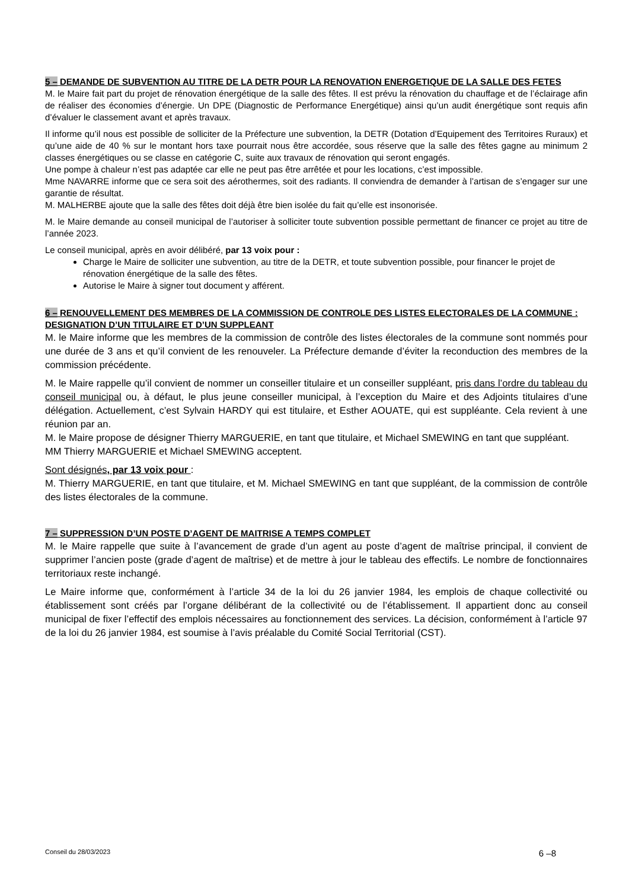5 – DEMANDE DE SUBVENTION AU TITRE DE LA DETR POUR LA RENOVATION ENERGETIQUE DE LA SALLE DES FETES
M. le Maire fait part du projet de rénovation énergétique de la salle des fêtes. Il est prévu la rénovation du chauffage et de l’éclairage afin de réaliser des économies d’énergie. Un DPE (Diagnostic de Performance Energétique) ainsi qu’un audit énergétique sont requis afin d’évaluer le classement avant et après travaux.
Il informe qu’il nous est possible de solliciter de la Préfecture une subvention, la DETR (Dotation d’Equipement des Territoires Ruraux) et qu’une aide de 40 % sur le montant hors taxe pourrait nous être accordée, sous réserve que la salle des fêtes gagne au minimum 2 classes énergétiques ou se classe en catégorie C, suite aux travaux de rénovation qui seront engagés.
Une pompe à chaleur n’est pas adaptée car elle ne peut pas être arrêtée et pour les locations, c’est impossible.
Mme NAVARRE informe que ce sera soit des aérothermes, soit des radiants. Il conviendra de demander à l’artisan de s’engager sur une garantie de résultat.
M. MALHERBE ajoute que la salle des fêtes doit déjà être bien isolée du fait qu’elle est insonorisée.
M. le Maire demande au conseil municipal de l’autoriser à solliciter toute subvention possible permettant de financer ce projet au titre de l’année 2023.
Le conseil municipal, après en avoir délibéré, par 13 voix pour :
Charge le Maire de solliciter une subvention, au titre de la DETR, et toute subvention possible, pour financer le projet de rénovation énergétique de la salle des fêtes.
Autorise le Maire à signer tout document y afférent.
6 – RENOUVELLEMENT DES MEMBRES DE LA COMMISSION DE CONTROLE DES LISTES ELECTORALES DE LA COMMUNE : DESIGNATION D’UN TITULAIRE ET D’UN SUPPLEANT
M. le Maire informe que les membres de la commission de contrôle des listes électorales de la commune sont nommés pour une durée de 3 ans et qu’il convient de les renouveler. La Préfecture demande d’éviter la reconduction des membres de la commission précédente.
M. le Maire rappelle qu’il convient de nommer un conseiller titulaire et un conseiller suppléant, pris dans l’ordre du tableau du conseil municipal ou, à défaut, le plus jeune conseiller municipal, à l’exception du Maire et des Adjoints titulaires d’une délégation. Actuellement, c’est Sylvain HARDY qui est titulaire, et Esther AOUATE, qui est suppléante. Cela revient à une réunion par an.
M. le Maire propose de désigner Thierry MARGUERIE, en tant que titulaire, et Michael SMEWING en tant que suppléant.
MM Thierry MARGUERIE et Michael SMEWING acceptent.
Sont désignés, par 13 voix pour :
M. Thierry MARGUERIE, en tant que titulaire, et M. Michael SMEWING en tant que suppléant, de la commission de contrôle des listes électorales de la commune.
7 – SUPPRESSION D’UN POSTE D’AGENT DE MAITRISE A TEMPS COMPLET
M. le Maire rappelle que suite à l’avancement de grade d’un agent au poste d’agent de maîtrise principal, il convient de supprimer l’ancien poste (grade d’agent de maîtrise) et de mettre à jour le tableau des effectifs. Le nombre de fonctionnaires territoriaux reste inchangé.
Le Maire informe que, conformément à l’article 34 de la loi du 26 janvier 1984, les emplois de chaque collectivité ou établissement sont créés par l’organe délibérant de la collectivité ou de l’établissement. Il appartient donc au conseil municipal de fixer l’effectif des emplois nécessaires au fonctionnement des services. La décision, conformément à l’article 97 de la loi du 26 janvier 1984, est soumise à l’avis préalable du Comité Social Territorial (CST).
Conseil du 28/03/2023 6 –8